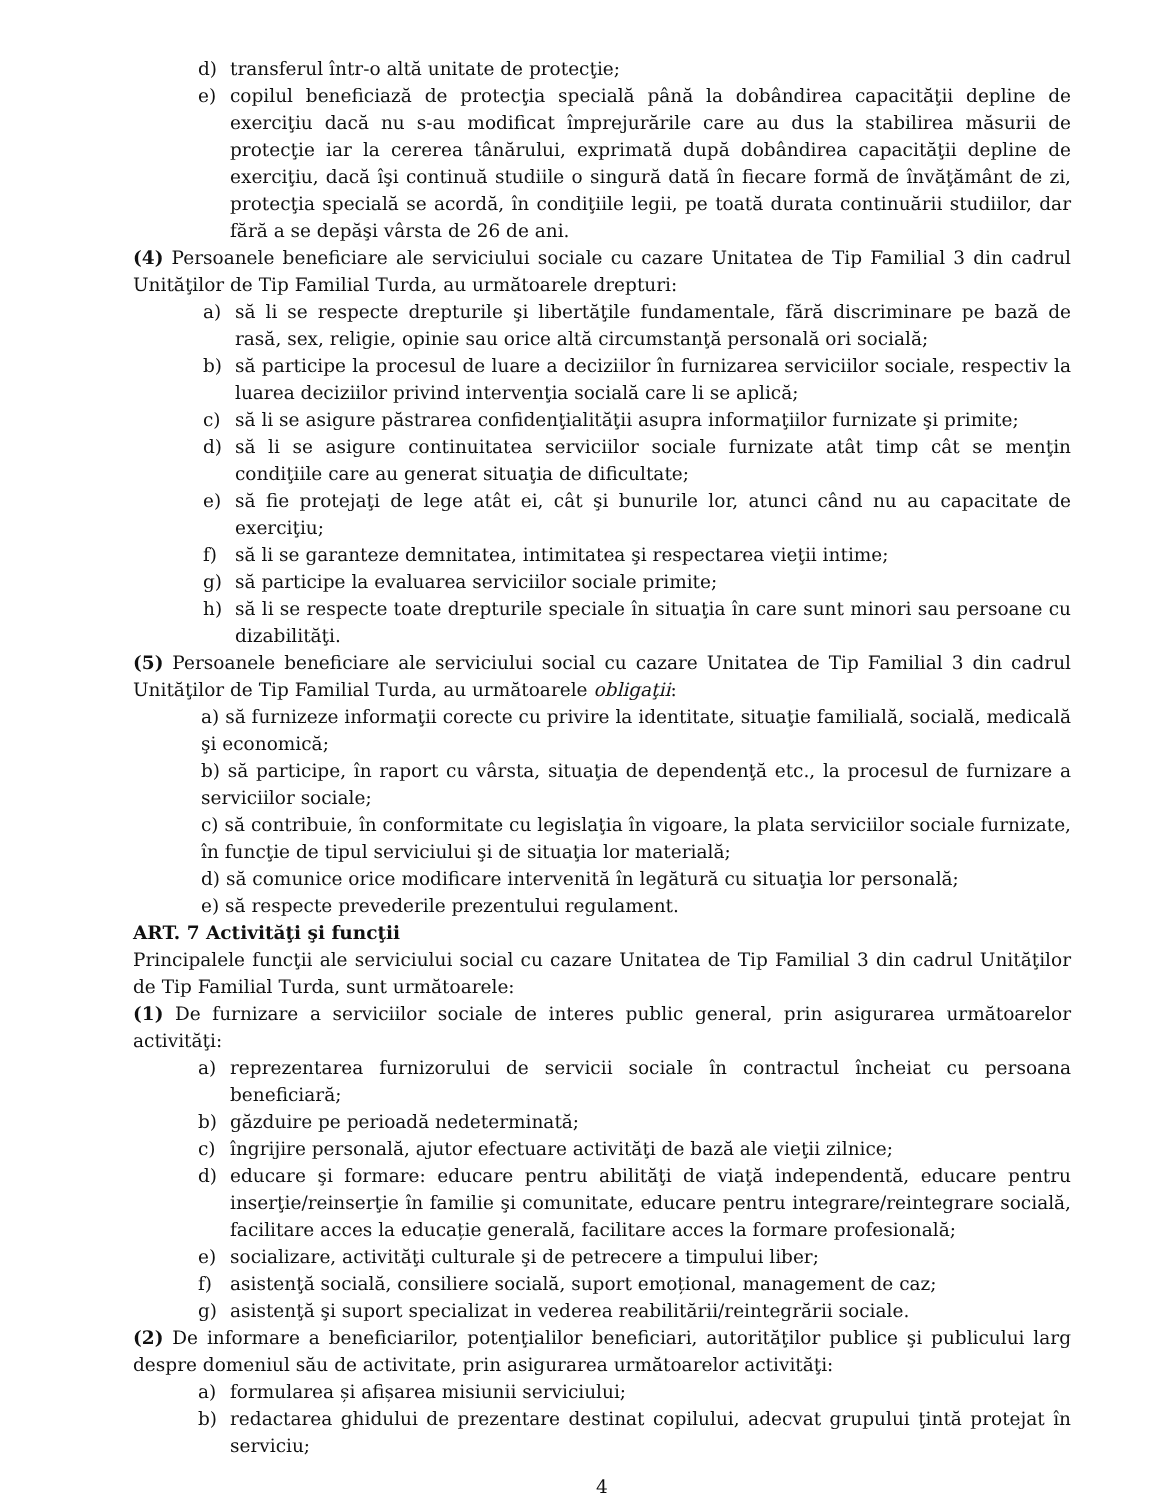d) transferul într-o altă unitate de protecţie;
e) copilul beneficiază de protecţia specială până la dobândirea capacităţii depline de exerciţiu dacă nu s-au modificat împrejurările care au dus la stabilirea măsurii de protecţie iar la cererea tânărului, exprimată după dobândirea capacităţii depline de exerciţiu, dacă îşi continuă studiile o singură dată în fiecare formă de învăţământ de zi, protecţia specială se acordă, în condiţiile legii, pe toată durata continuării studiilor, dar fără a se depăşi vârsta de 26 de ani.
(4) Persoanele beneficiare ale serviciului sociale cu cazare Unitatea de Tip Familial 3 din cadrul Unităţilor de Tip Familial Turda, au următoarele drepturi:
a) să li se respecte drepturile şi libertăţile fundamentale, fără discriminare pe bază de rasă, sex, religie, opinie sau orice altă circumstanţă personală ori socială;
b) să participe la procesul de luare a deciziilor în furnizarea serviciilor sociale, respectiv la luarea deciziilor privind intervenţia socială care li se aplică;
c) să li se asigure păstrarea confidenţialităţii asupra informaţiilor furnizate şi primite;
d) să li se asigure continuitatea serviciilor sociale furnizate atât timp cât se menţin condiţiile care au generat situaţia de dificultate;
e) să fie protejaţi de lege atât ei, cât şi bunurile lor, atunci când nu au capacitate de exerciţiu;
f) să li se garanteze demnitatea, intimitatea şi respectarea vieţii intime;
g) să participe la evaluarea serviciilor sociale primite;
h) să li se respecte toate drepturile speciale în situaţia în care sunt minori sau persoane cu dizabilităţi.
(5) Persoanele beneficiare ale serviciului social cu cazare Unitatea de Tip Familial 3 din cadrul Unităţilor de Tip Familial Turda, au următoarele obligaţii:
a) să furnizeze informaţii corecte cu privire la identitate, situaţie familială, socială, medicală şi economică;
b) să participe, în raport cu vârsta, situaţia de dependenţă etc., la procesul de furnizare a serviciilor sociale;
c) să contribuie, în conformitate cu legislaţia în vigoare, la plata serviciilor sociale furnizate, în funcţie de tipul serviciului şi de situaţia lor materială;
d) să comunice orice modificare intervenită în legătură cu situaţia lor personală;
e) să respecte prevederile prezentului regulament.
ART. 7 Activităţi şi funcţii
Principalele funcţii ale serviciului social cu cazare Unitatea de Tip Familial 3 din cadrul Unităţilor de Tip Familial Turda, sunt următoarele:
(1) De furnizare a serviciilor sociale de interes public general, prin asigurarea următoarelor activităţi:
a) reprezentarea furnizorului de servicii sociale în contractul încheiat cu persoana beneficiară;
b) găzduire pe perioadă nedeterminată;
c) îngrijire personală, ajutor efectuare activităţi de bază ale vieţii zilnice;
d) educare şi formare: educare pentru abilităţi de viaţă independentă, educare pentru inserţie/reinserţie în familie şi comunitate, educare pentru integrare/reintegrare socială, facilitare acces la educație generală, facilitare acces la formare profesională;
e) socializare, activităţi culturale şi de petrecere a timpului liber;
f) asistenţă socială, consiliere socială, suport emoțional, management de caz;
g) asistenţă şi suport specializat in vederea reabilitării/reintegrării sociale.
(2) De informare a beneficiarilor, potenţialilor beneficiari, autorităţilor publice şi publicului larg despre domeniul său de activitate, prin asigurarea următoarelor activităţi:
a) formularea și afișarea misiunii serviciului;
b) redactarea ghidului de prezentare destinat copilului, adecvat grupului ţintă protejat în serviciu;
4